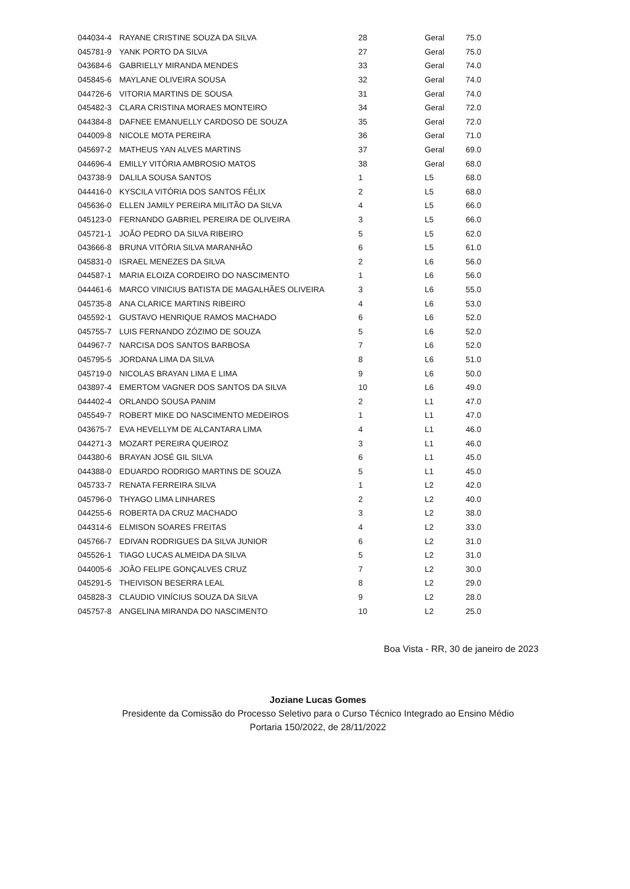| 044034-4 | RAYANE CRISTINE SOUZA DA SILVA | 28 | Geral | 75.0 |
| 045781-9 | YANK PORTO DA SILVA | 27 | Geral | 75.0 |
| 043684-6 | GABRIELLY MIRANDA MENDES | 33 | Geral | 74.0 |
| 045845-6 | MAYLANE OLIVEIRA SOUSA | 32 | Geral | 74.0 |
| 044726-6 | VITORIA MARTINS DE SOUSA | 31 | Geral | 74.0 |
| 045482-3 | CLARA CRISTINA MORAES MONTEIRO | 34 | Geral | 72.0 |
| 044384-8 | DAFNEE EMANUELLY CARDOSO DE SOUZA | 35 | Geral | 72.0 |
| 044009-8 | NICOLE MOTA PEREIRA | 36 | Geral | 71.0 |
| 045697-2 | MATHEUS YAN ALVES MARTINS | 37 | Geral | 69.0 |
| 044696-4 | EMILLY VITÓRIA AMBROSIO MATOS | 38 | Geral | 68.0 |
| 043738-9 | DALILA SOUSA SANTOS | 1 | L5 | 68.0 |
| 044416-0 | KYSCILA VITÓRIA DOS SANTOS FÉLIX | 2 | L5 | 68.0 |
| 045636-0 | ELLEN JAMILY PEREIRA MILITÃO DA SILVA | 4 | L5 | 66.0 |
| 045123-0 | FERNANDO GABRIEL PEREIRA DE OLIVEIRA | 3 | L5 | 66.0 |
| 045721-1 | JOÃO PEDRO DA SILVA RIBEIRO | 5 | L5 | 62.0 |
| 043666-8 | BRUNA VITÓRIA SILVA MARANHÃO | 6 | L5 | 61.0 |
| 045831-0 | ISRAEL MENEZES DA SILVA | 2 | L6 | 56.0 |
| 044587-1 | MARIA ELOIZA CORDEIRO DO NASCIMENTO | 1 | L6 | 56.0 |
| 044461-6 | MARCO VINICIUS BATISTA DE MAGALHÃES OLIVEIRA | 3 | L6 | 55.0 |
| 045735-8 | ANA CLARICE MARTINS RIBEIRO | 4 | L6 | 53.0 |
| 045592-1 | GUSTAVO HENRIQUE RAMOS MACHADO | 6 | L6 | 52.0 |
| 045755-7 | LUIS FERNANDO ZÓZIMO DE SOUZA | 5 | L6 | 52.0 |
| 044967-7 | NARCISA DOS SANTOS BARBOSA | 7 | L6 | 52.0 |
| 045795-5 | JORDANA LIMA DA SILVA | 8 | L6 | 51.0 |
| 045719-0 | NICOLAS BRAYAN LIMA E LIMA | 9 | L6 | 50.0 |
| 043897-4 | EMERTOM VAGNER DOS SANTOS DA SILVA | 10 | L6 | 49.0 |
| 044402-4 | ORLANDO SOUSA PANIM | 2 | L1 | 47.0 |
| 045549-7 | ROBERT MIKE DO NASCIMENTO MEDEIROS | 1 | L1 | 47.0 |
| 043675-7 | EVA HEVELLYM DE ALCANTARA LIMA | 4 | L1 | 46.0 |
| 044271-3 | MOZART PEREIRA QUEIROZ | 3 | L1 | 46.0 |
| 044380-6 | BRAYAN JOSÉ GIL SILVA | 6 | L1 | 45.0 |
| 044388-0 | EDUARDO RODRIGO MARTINS DE SOUZA | 5 | L1 | 45.0 |
| 045733-7 | RENATA FERREIRA SILVA | 1 | L2 | 42.0 |
| 045796-0 | THYAGO LIMA LINHARES | 2 | L2 | 40.0 |
| 044255-6 | ROBERTA DA CRUZ MACHADO | 3 | L2 | 38.0 |
| 044314-6 | ELMISON SOARES FREITAS | 4 | L2 | 33.0 |
| 045766-7 | EDIVAN RODRIGUES DA SILVA JUNIOR | 6 | L2 | 31.0 |
| 045526-1 | TIAGO LUCAS ALMEIDA DA SILVA | 5 | L2 | 31.0 |
| 044005-6 | JOÃO FELIPE GONÇALVES CRUZ | 7 | L2 | 30.0 |
| 045291-5 | THEIVISON BESERRA LEAL | 8 | L2 | 29.0 |
| 045828-3 | CLAUDIO VINÍCIUS SOUZA DA SILVA | 9 | L2 | 28.0 |
| 045757-8 | ANGELINA MIRANDA DO NASCIMENTO | 10 | L2 | 25.0 |
Boa Vista - RR, 30 de janeiro de 2023
Joziane Lucas Gomes
Presidente da Comissão do Processo Seletivo para o Curso Técnico Integrado ao Ensino Médio
Portaria 150/2022, de 28/11/2022